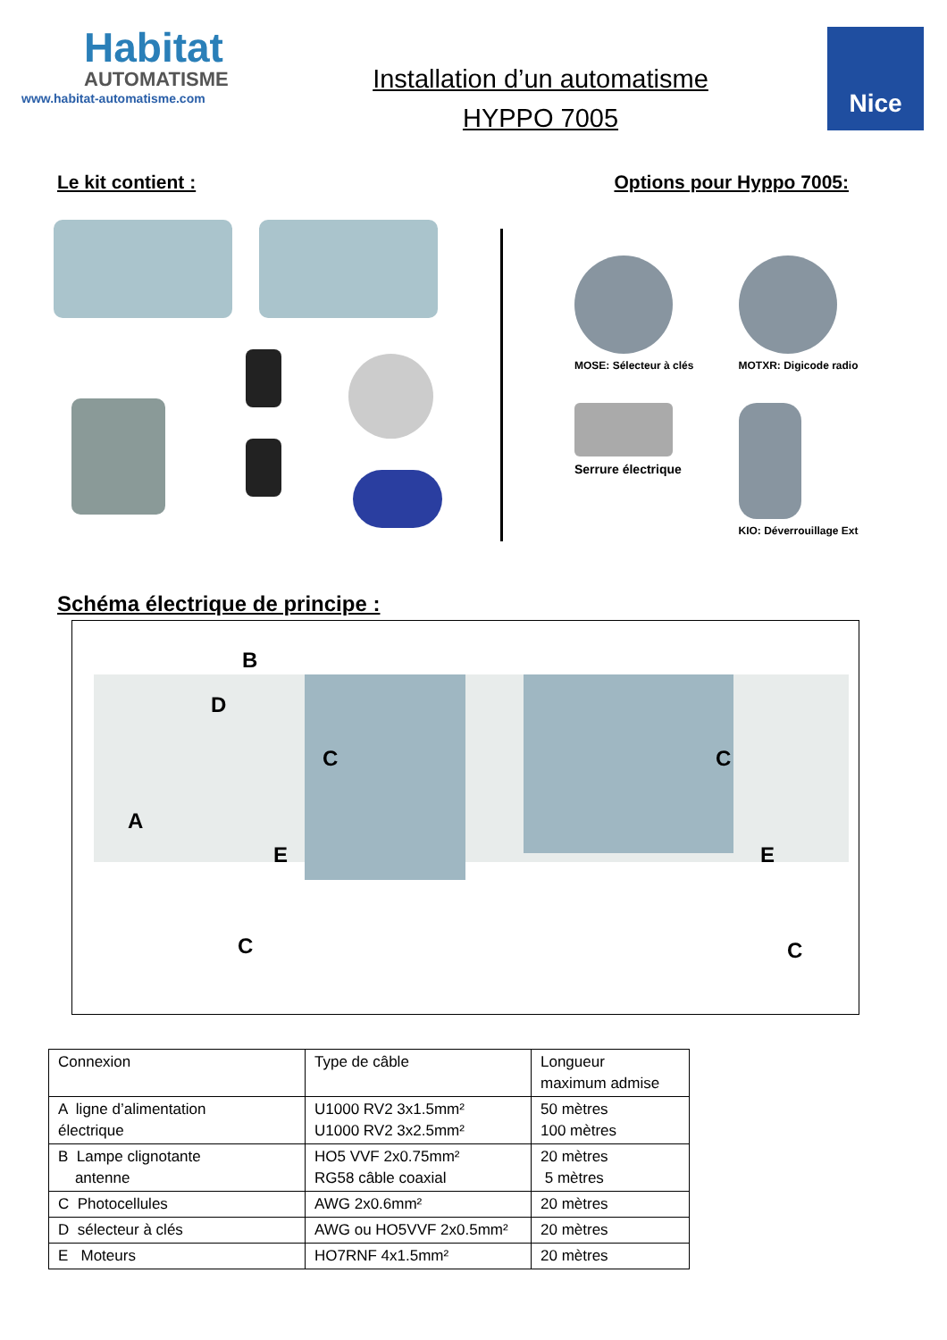Habitat
AUTOMATISME
www.habitat-automatisme.com
Installation d’un automatisme
HYPPO 7005
Nice
Le kit contient : Options pour Hyppo 7005:
MOSE: Sélecteur à clés
MOTXR: Digicode radio
Serrure électrique
KIO: Déverrouillage Ext
Schéma électrique de principe :
B
D
C C
A
E E
C C
| Connexion | Type de câble | Longueur maximum admise |
| A ligne d’alimentation électrique | U1000 RV2 3x1.5mm² U1000 RV2 3x2.5mm² | 50 mètres 100 mètres |
| B Lampe clignotante antenne | HO5 VVF 2x0.75mm² RG58 câble coaxial | 20 mètres 5 mètres |
| C Photocellules | AWG 2x0.6mm² | 20 mètres |
| D sélecteur à clés | AWG ou HO5VVF 2x0.5mm² | 20 mètres |
| E Moteurs | HO7RNF 4x1.5mm² | 20 mètres |